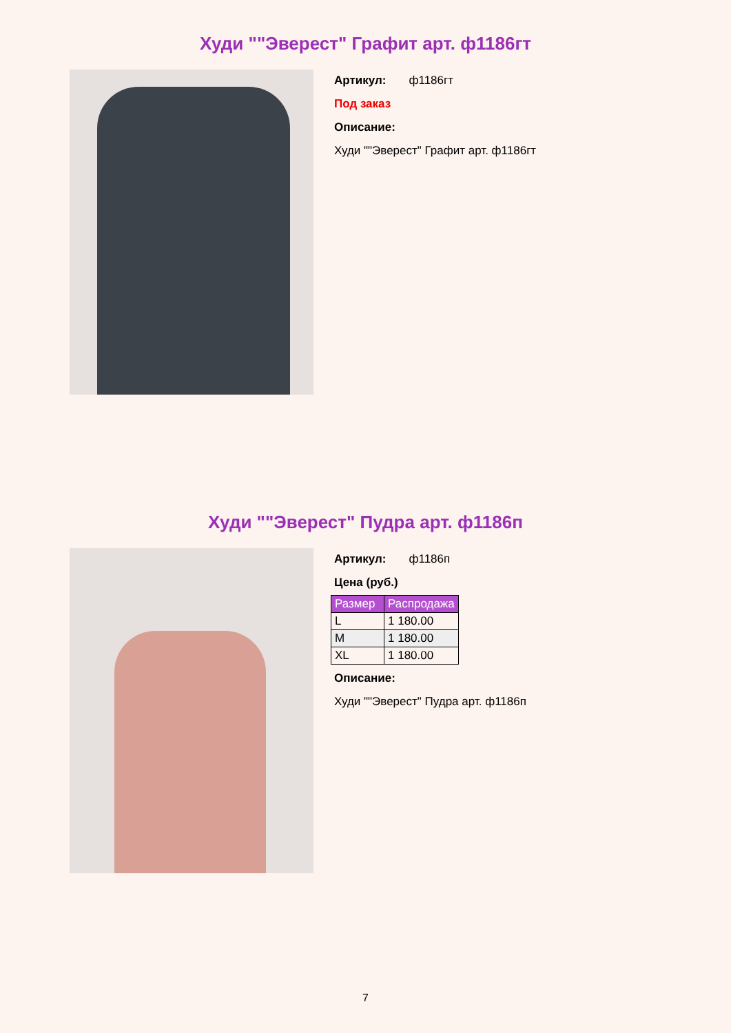Худи ""Эверест" Графит арт. ф1186гт
Артикул: ф1186гт
Под заказ
Описание:
Худи ""Эверест" Графит арт. ф1186гт
Худи ""Эверест" Пудра арт. ф1186п
Артикул: ф1186п
Цена (руб.)
| Размер | Распродажа |
| --- | --- |
| L | 1 180.00 |
| M | 1 180.00 |
| XL | 1 180.00 |
Описание:
Худи ""Эверест" Пудра арт. ф1186п
7